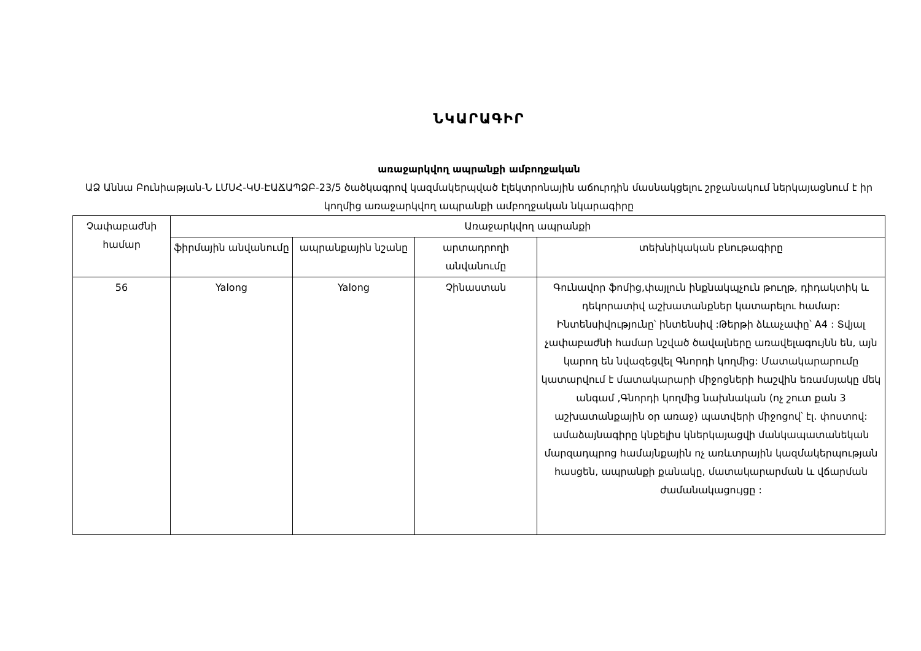ՆԿԱՐԱԳԻՐ
առաջարկվող ապրանքի ամբողջական
ԱՁ Աննա Բունիաթյան-Ն ԼՄՍՀ-ԿՍ-ԷԱՃԱՊՁԲ-23/5 ծածկագրով կազմակերպված էլեկտրոնային աճուրդին մասնակցելու շրջանակում ներկայացնում է իր կողմից առաջարկվող ապրանքի ամբողջական նկարագիրը
| Չափաբաժնի համար | Առաջարկվող ապրանքի | | | |
| --- | --- | --- | --- | --- |
| | ֆիրմային անվանումը | ապրանքային նշանը | արտադրողի անվանումը | տեխնիկական բնութագիրը |
| 56 | Yalong | Yalong | Չինաստան | Գունավոր ֆոմից,փայլուն ինքնակպչուն թուղթ, դիդակտիկ և դեկորատիվ աշխատանքներ կատարելու համար: Ինտենսիվությունը՝ ինտենսիվ :Թերթի ձևաչափը՝ A4 : Տվյալ չափաբաժնի համար նշված ծավալները առավելագույնն են, այն կարող են նվազեցվել Գնորդի կողմից: Մատակարարումը կատարվում է մատակարարի միջոցների հաշվին եռամսյակը մեկ անգամ ,Գնորդի կողմից նախնական (ոչ շուտ քան 3 աշխատանքային օր առաջ) պատվերի միջոցով՝ էլ. փոստով: ամաձայնագիրը կնքելիս կներկայացվի մանկապատանեկան մարզադպրոց համայնքային ոչ առևտրային կազմակերպության հասցեն, ապրանքի քանակը, մատակարարման և վճարման ժամանակացույցը : |